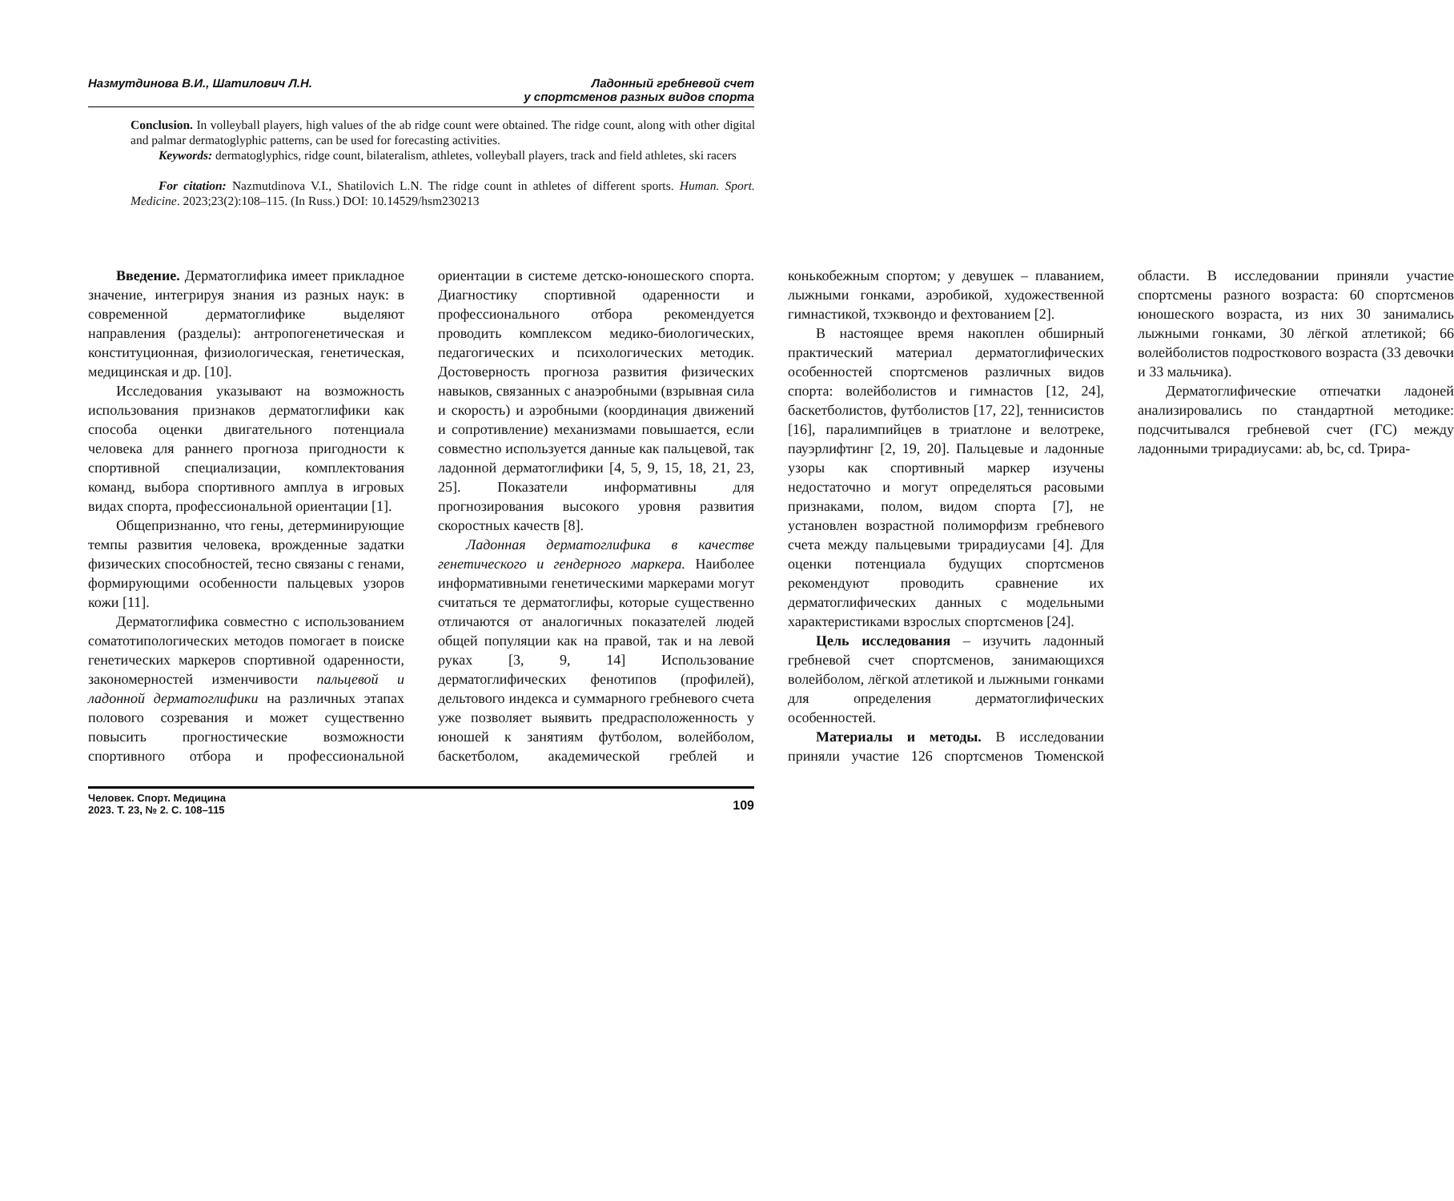Назмутдинова В.И., Шатилович Л.Н.
Ладонный гребневой счет
у спортсменов разных видов спорта
Conclusion. In volleyball players, high values of the ab ridge count were obtained. The ridge count, along with other digital and palmar dermatoglyphic patterns, can be used for forecasting activities.
Keywords: dermatoglyphics, ridge count, bilateralism, athletes, volleyball players, track and field athletes, ski racers
For citation: Nazmutdinova V.I., Shatilovich L.N. The ridge count in athletes of different sports. Human. Sport. Medicine. 2023;23(2):108–115. (In Russ.) DOI: 10.14529/hsm230213
Введение. Дерматоглифика имеет прикладное значение, интегрируя знания из разных наук: в современной дерматоглифике выделяют направления (разделы): антропогенетическая и конституционная, физиологическая, генетическая, медицинская и др. [10].
Исследования указывают на возможность использования признаков дерматоглифики как способа оценки двигательного потенциала человека для раннего прогноза пригодности к спортивной специализации, комплектования команд, выбора спортивного амплуа в игровых видах спорта, профессиональной ориентации [1].
Общепризнанно, что гены, детерминирующие темпы развития человека, врожденные задатки физических способностей, тесно связаны с генами, формирующими особенности пальцевых узоров кожи [11].
Дерматоглифика совместно с использованием соматотипологических методов помогает в поиске генетических маркеров спортивной одаренности, закономерностей изменчивости пальцевой и ладонной дерматоглифики на различных этапах полового созревания и может существенно повысить прогностические возможности спортивного отбора и профессиональной ориентации в системе детско-юношеского спорта. Диагностику спортивной одаренности и профессионального отбора рекомендуется проводить комплексом медико-биологических, педагогических и психологических методик. Достоверность прогноза развития физических навыков, связанных с анаэробными (взрывная сила и скорость) и аэробными (координация движений и сопротивление) механизмами повышается, если совместно используется данные как пальцевой, так ладонной дерматоглифики [4, 5, 9, 15, 18, 21, 23, 25]. Показатели информативны для прогнозирования высокого уровня развития скоростных качеств [8].
Ладонная дерматоглифика в качестве генетического и гендерного маркера. Наиболее информативными генетическими маркерами могут считаться те дерматоглифы, которые существенно отличаются от аналогичных показателей людей общей популяции как на правой, так и на левой руках [3, 9, 14] Использование дерматоглифических фенотипов (профилей), дельтового индекса и суммарного гребневого счета уже позволяет выявить предрасположенность у юношей к занятиям футболом, волейболом, баскетболом, академической греблей и конькобежным спортом; у девушек – плаванием, лыжными гонками, аэробикой, художественной гимнастикой, тхэквондо и фехтованием [2].
В настоящее время накоплен обширный практический материал дерматоглифических особенностей спортсменов различных видов спорта: волейболистов и гимнастов [12, 24], баскетболистов, футболистов [17, 22], теннисистов [16], паралимпийцев в триатлоне и велотреке, пауэрлифтинг [2, 19, 20]. Пальцевые и ладонные узоры как спортивный маркер изучены недостаточно и могут определяться расовыми признаками, полом, видом спорта [7], не установлен возрастной полиморфизм гребневого счета между пальцевыми трирадиусами [4]. Для оценки потенциала будущих спортсменов рекомендуют проводить сравнение их дерматоглифических данных с модельными характеристиками взрослых спортсменов [24].
Цель исследования – изучить ладонный гребневой счет спортсменов, занимающихся волейболом, лёгкой атлетикой и лыжными гонками для определения дерматоглифических особенностей.
Материалы и методы. В исследовании приняли участие 126 спортсменов Тюменской области. В исследовании приняли участие спортсмены разного возраста: 60 спортсменов юношеского возраста, из них 30 занимались лыжными гонками, 30 лёгкой атлетикой; 66 волейболистов подросткового возраста (33 девочки и 33 мальчика).
Дерматоглифические отпечатки ладоней анализировались по стандартной методике: подсчитывался гребневой счет (ГС) между ладонными трирадиусами: ab, bc, cd. Трира-
Человек. Спорт. Медицина
2023. Т. 23, № 2. С. 108–115
109